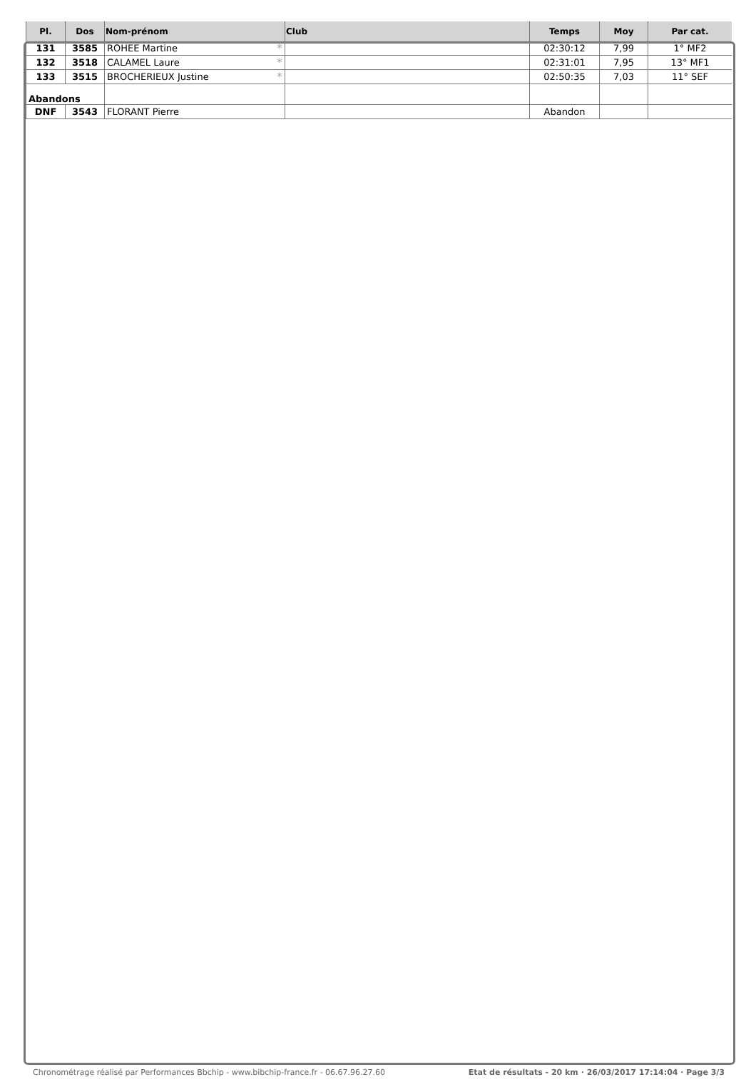| Pl. | Dos | Nom-prénom | Club | Temps | Moy | Par cat. |
| --- | --- | --- | --- | --- | --- | --- |
| 131 | 3585 | ROHEE Martine * | | 02:30:12 | 7,99 | 1° MF2 |
| 132 | 3518 | CALAMEL Laure * | | 02:31:01 | 7,95 | 13° MF1 |
| 133 | 3515 | BROCHERIEUX Justine * | | 02:50:35 | 7,03 | 11° SEF |
| Abandons | | | | | | |
| DNF | 3543 | FLORANT Pierre | | Abandon | | |
Chronométrage réalisé par Performances Bbchip - www.bibchip-france.fr - 06.67.96.27.60 Etat de résultats - 20 km · 26/03/2017 17:14:04 · Page 3/3